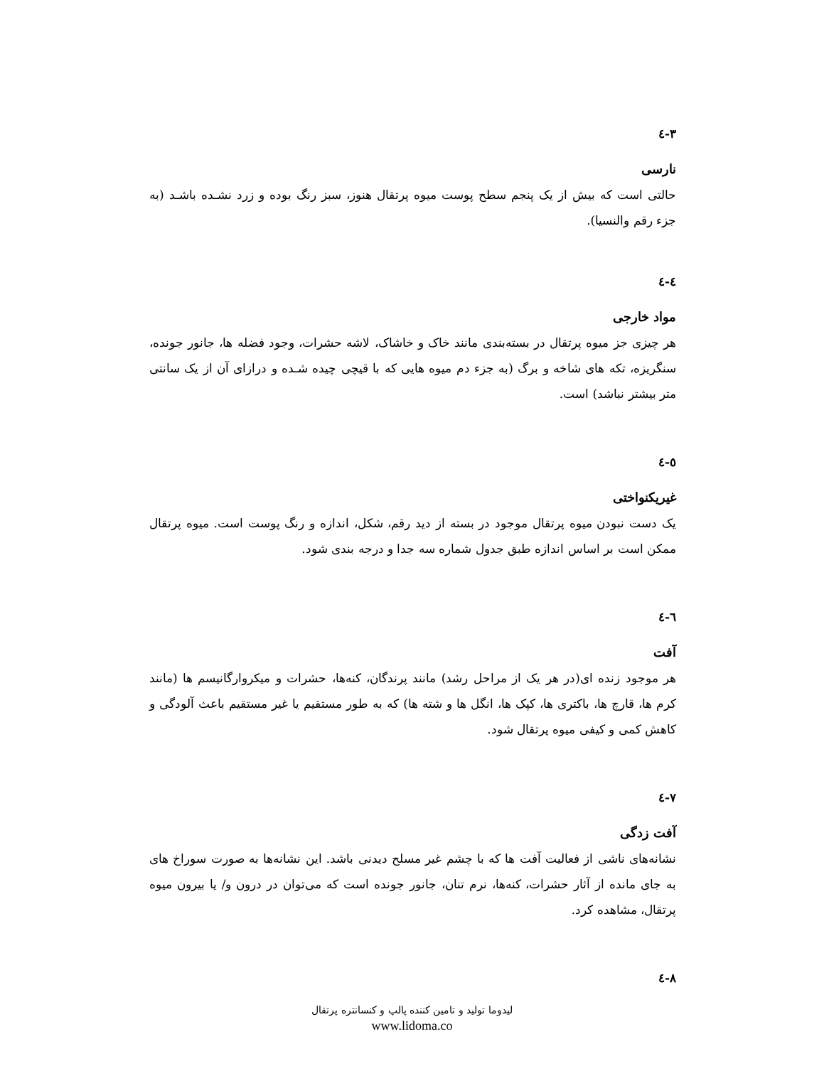۳-٤
نارسی
حالتی است که بیش از یک پنجم سطح پوست میوه پرتقال هنوز، سبز رنگ بوده و زرد نشـده باشـد (به جزء رقم والنسیا).
٤-٤
مواد خارجی
هر چیزی جز میوه پرتقال در بسته‌بندی مانند خاک و خاشاک، لاشه حشرات، وجود فضله ها، جانور جونده، سنگریزه، تکه های شاخه و برگ (به جزء دم میوه هایی که با قیچی چیده شـده و درازای آن از یک سانتی متر بیشتر نباشد) است.
٥-٤
غیریکنواختی
یک دست نبودن میوه پرتقال موجود در بسته از دید رقم، شکل، اندازه و رنگ پوست است. میوه پرتقال ممکن است بر اساس اندازه طبق جدول شماره سه جدا و درجه بندی شود.
٦-٤
آفت
هر موجود زنده ای(در هر یک از مراحل رشد) مانند پرندگان، کنه‌ها، حشرات و میکروارگانیسم ها (مانند کرم ها، قارچ ها، باکتری ها، کپک ها، انگل ها و شته ها) که به طور مستقیم یا غیر مستقیم باعث آلودگی و کاهش کمی و کیفی میوه پرتقال شود.
٧-٤
آفت زدگی
نشانه‌های ناشی از فعالیت آفت ها که با چشم غیر مسلح دیدنی باشد. این نشانه‌ها به صورت سوراخ های به جای مانده از آثار حشرات، کنه‌ها، نرم تنان، جانور جونده است که می‌توان در درون و/ یا بیرون میوه پرتقال، مشاهده کرد.
٨-٤
لیدوما تولید و تامین کننده پالپ و کنسانتره پرتقال
www.lidoma.co